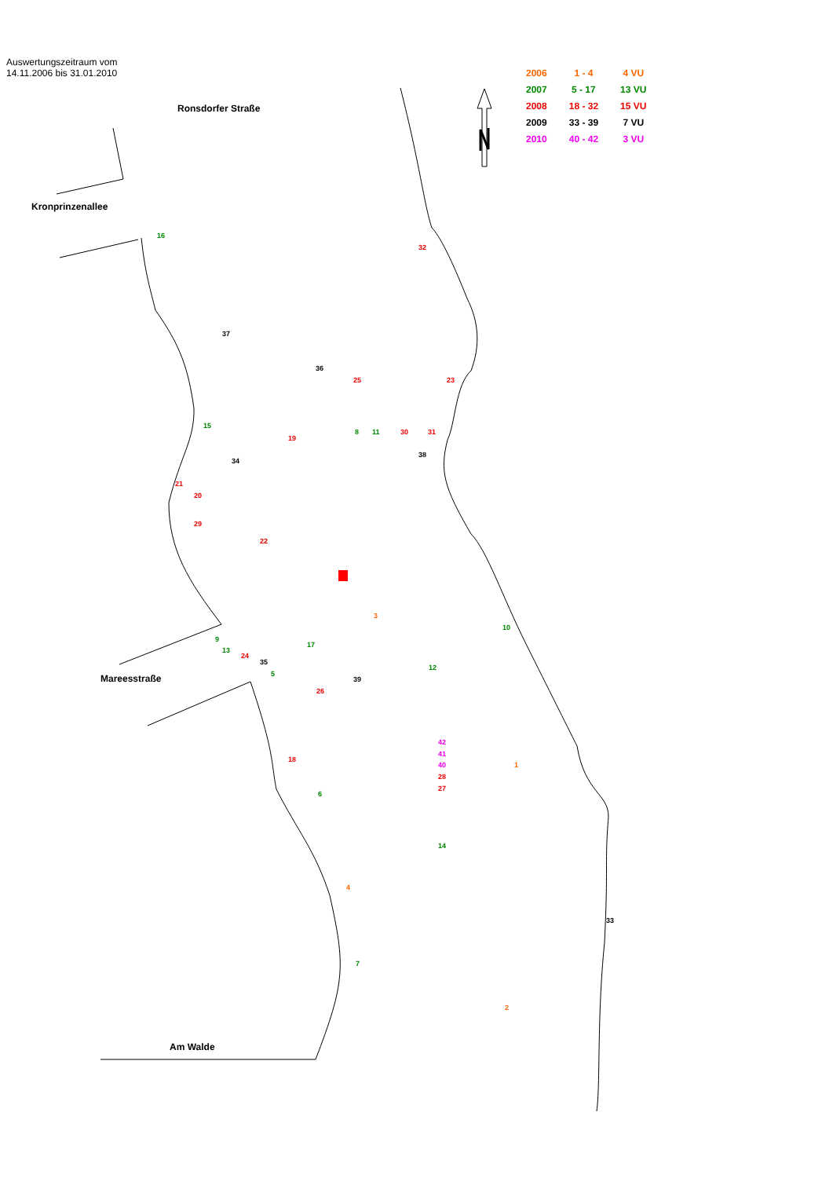Auswertungszeitraum vom
14.11.2006 bis 31.01.2010
| 2006 | 1 - 4 | 4 VU |
| 2007 | 5 - 17 | 13 VU |
| 2008 | 18 - 32 | 15 VU |
| 2009 | 33 - 39 | 7 VU |
| 2010 | 40 - 42 | 3 VU |
Ronsdorfer Straße
Kronprinzenallee
Mareesstraße
Am Walde
16
32
37
36
25 23
8 11 30 31
15
19
38
34
21
20
29
22
3
10
9
13
24
35
17
12
5
39
26
42
41
40
28
27
1
18
6
14
4
33
7
2